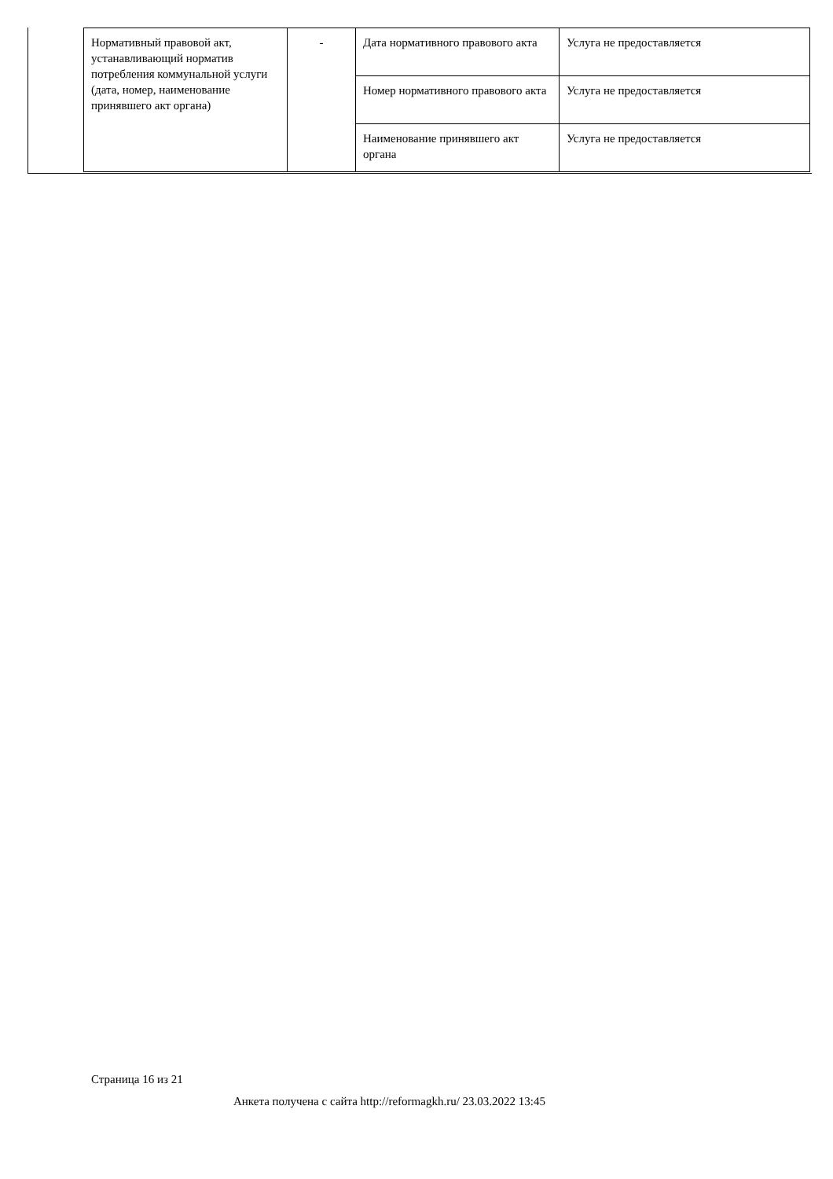| Нормативный правовой акт, устанавливающий норматив потребления коммунальной услуги (дата, номер, наименование принявшего акт органа) | - | Дата нормативного правового акта | Услуга не предоставляется |
| | | Номер нормативного правового акта | Услуга не предоставляется |
| | | Наименование принявшего акт органа | Услуга не предоставляется |
Страница 16 из 21
Анкета получена с сайта http://reformagkh.ru/ 23.03.2022 13:45